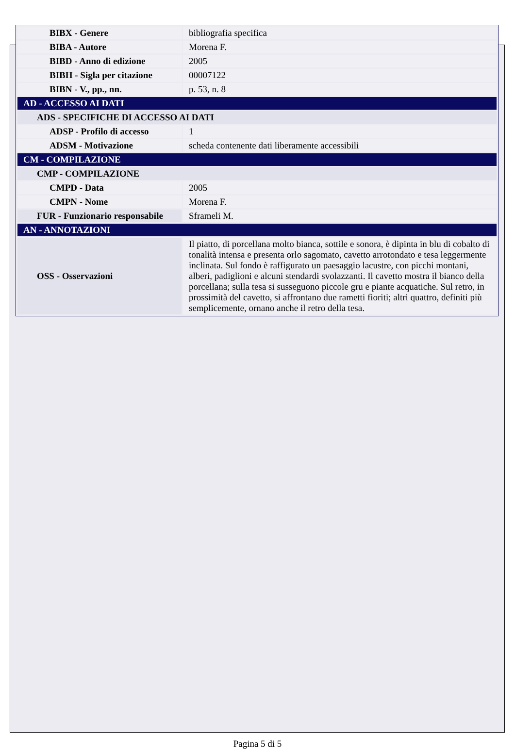| BIBX - Genere | bibliografia specifica |
| BIBA - Autore | Morena F. |
| BIBD - Anno di edizione | 2005 |
| BIBH - Sigla per citazione | 00007122 |
| BIBN - V., pp., nn. | p. 53, n. 8 |
| AD - ACCESSO AI DATI | |
| ADS - SPECIFICHE DI ACCESSO AI DATI | |
| ADSP - Profilo di accesso | 1 |
| ADSM - Motivazione | scheda contenente dati liberamente accessibili |
| CM - COMPILAZIONE | |
| CMP - COMPILAZIONE | |
| CMPD - Data | 2005 |
| CMPN - Nome | Morena F. |
| FUR - Funzionario responsabile | Sframeli M. |
| AN - ANNOTAZIONI | |
| OSS - Osservazioni | Il piatto, di porcellana molto bianca, sottile e sonora, è dipinta in blu di cobalto di tonalità intensa e presenta orlo sagomato, cavetto arrotondato e tesa leggermente inclinata. Sul fondo è raffigurato un paesaggio lacustre, con picchi montani, alberi, padiglioni e alcuni stendardi svolazzanti. Il cavetto mostra il bianco della porcellana; sulla tesa si susseguono piccole gru e piante acquatiche. Sul retro, in prossimità del cavetto, si affrontano due rametti fioriti; altri quattro, definiti più semplicemente, ornano anche il retro della tesa. |
Pagina 5 di 5